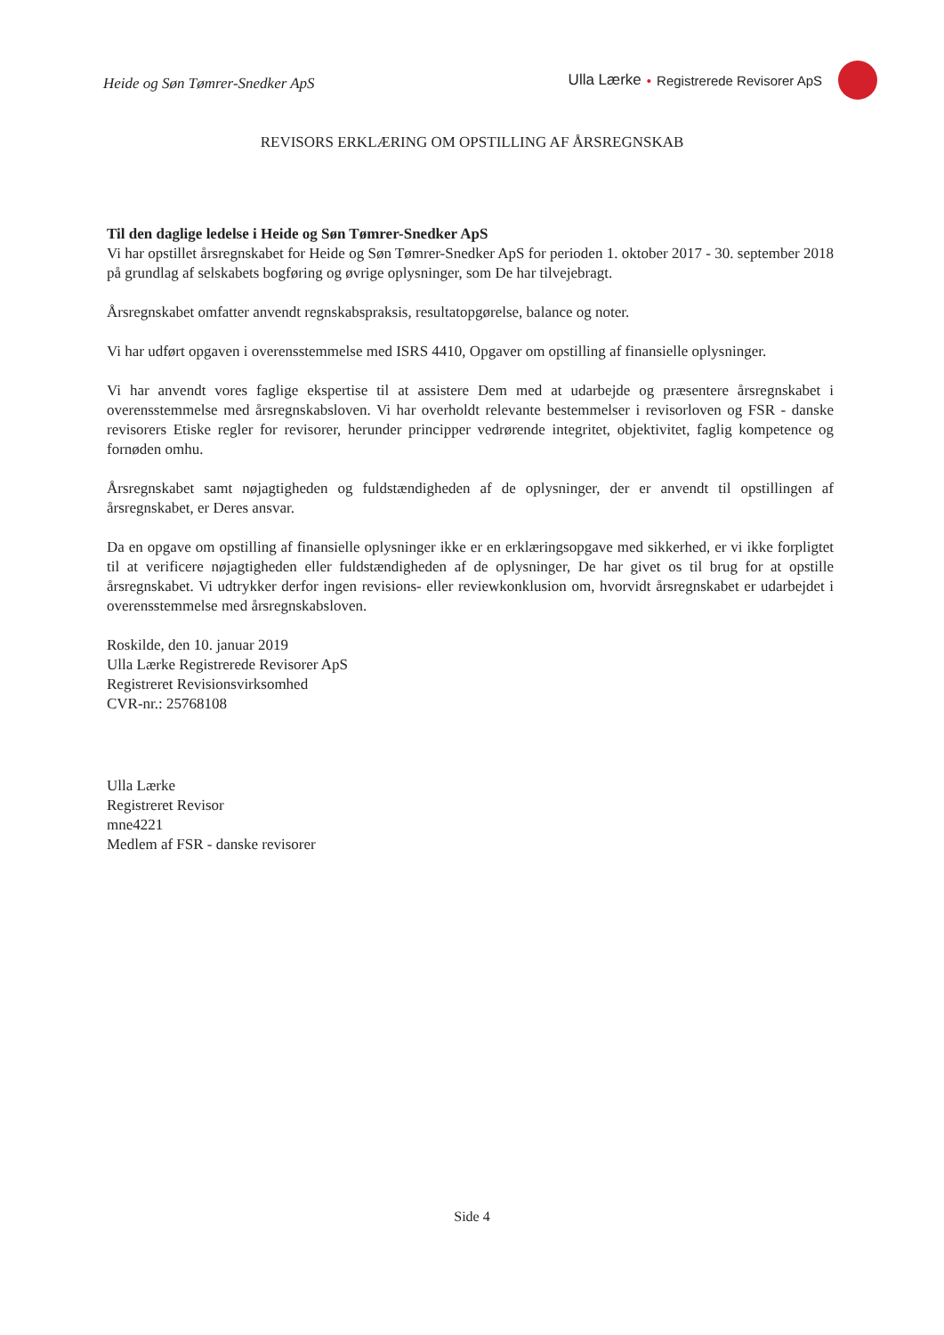Heide og Søn Tømrer-Snedker ApS
Ulla Lærke • Registrerede Revisorer ApS
REVISORS ERKLÆRING OM OPSTILLING AF ÅRSREGNSKAB
Til den daglige ledelse i Heide og Søn Tømrer-Snedker ApS
Vi har opstillet årsregnskabet for Heide og Søn Tømrer-Snedker ApS for perioden 1. oktober 2017 - 30. september 2018 på grundlag af selskabets bogføring og øvrige oplysninger, som De har tilvejebragt.
Årsregnskabet omfatter anvendt regnskabspraksis, resultatopgørelse, balance og noter.
Vi har udført opgaven i overensstemmelse med ISRS 4410, Opgaver om opstilling af finansielle oplysninger.
Vi har anvendt vores faglige ekspertise til at assistere Dem med at udarbejde og præsentere årsregnskabet i overensstemmelse med årsregnskabsloven. Vi har overholdt relevante bestemmelser i revisorloven og FSR - danske revisorers Etiske regler for revisorer, herunder principper vedrørende integritet, objektivitet, faglig kompetence og fornøden omhu.
Årsregnskabet samt nøjagtigheden og fuldstændigheden af de oplysninger, der er anvendt til opstillingen af årsregnskabet, er Deres ansvar.
Da en opgave om opstilling af finansielle oplysninger ikke er en erklæringsopgave med sikkerhed, er vi ikke forpligtet til at verificere nøjagtigheden eller fuldstændigheden af de oplysninger, De har givet os til brug for at opstille årsregnskabet. Vi udtrykker derfor ingen revisions- eller reviewkonklusion om, hvorvidt årsregnskabet er udarbejdet i overensstemmelse med årsregnskabsloven.
Roskilde, den 10. januar 2019
Ulla Lærke Registrerede Revisorer ApS
Registreret Revisionsvirksomhed
CVR-nr.: 25768108
Ulla Lærke
Registreret Revisor
mne4221
Medlem af FSR - danske revisorer
Side 4